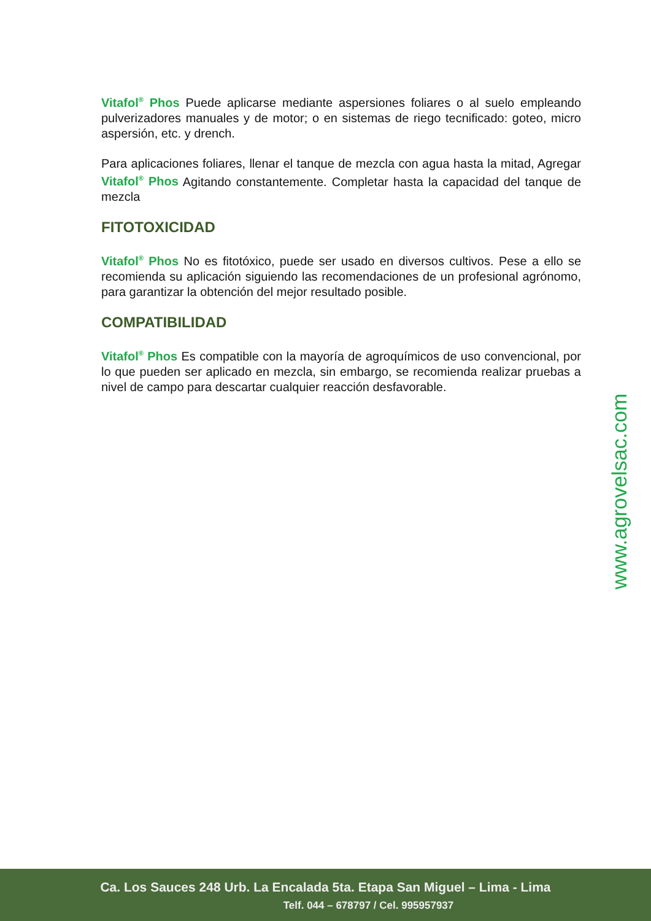Vitafol<sup>®</sup> Phos Puede aplicarse mediante aspersiones foliares o al suelo empleando pulverizadores manuales y de motor; o en sistemas de riego tecnificado: goteo, micro aspersión, etc. y drench.
Para aplicaciones foliares, llenar el tanque de mezcla con agua hasta la mitad, Agregar Vitafol<sup>®</sup> Phos Agitando constantemente. Completar hasta la capacidad del tanque de mezcla
FITOTOXICIDAD
Vitafol<sup>®</sup> Phos No es fitotóxico, puede ser usado en diversos cultivos. Pese a ello se recomienda su aplicación siguiendo las recomendaciones de un profesional agrónomo, para garantizar la obtención del mejor resultado posible.
COMPATIBILIDAD
Vitafol<sup>®</sup> Phos Es compatible con la mayoría de agroquímicos de uso convencional, por lo que pueden ser aplicado en mezcla, sin embargo, se recomienda realizar pruebas a nivel de campo para descartar cualquier reacción desfavorable.
www.agrovelsac.com
Ca. Los Sauces 248 Urb. La Encalada 5ta. Etapa San Miguel – Lima - Lima
Telf. 044 – 678797 / Cel. 995957937